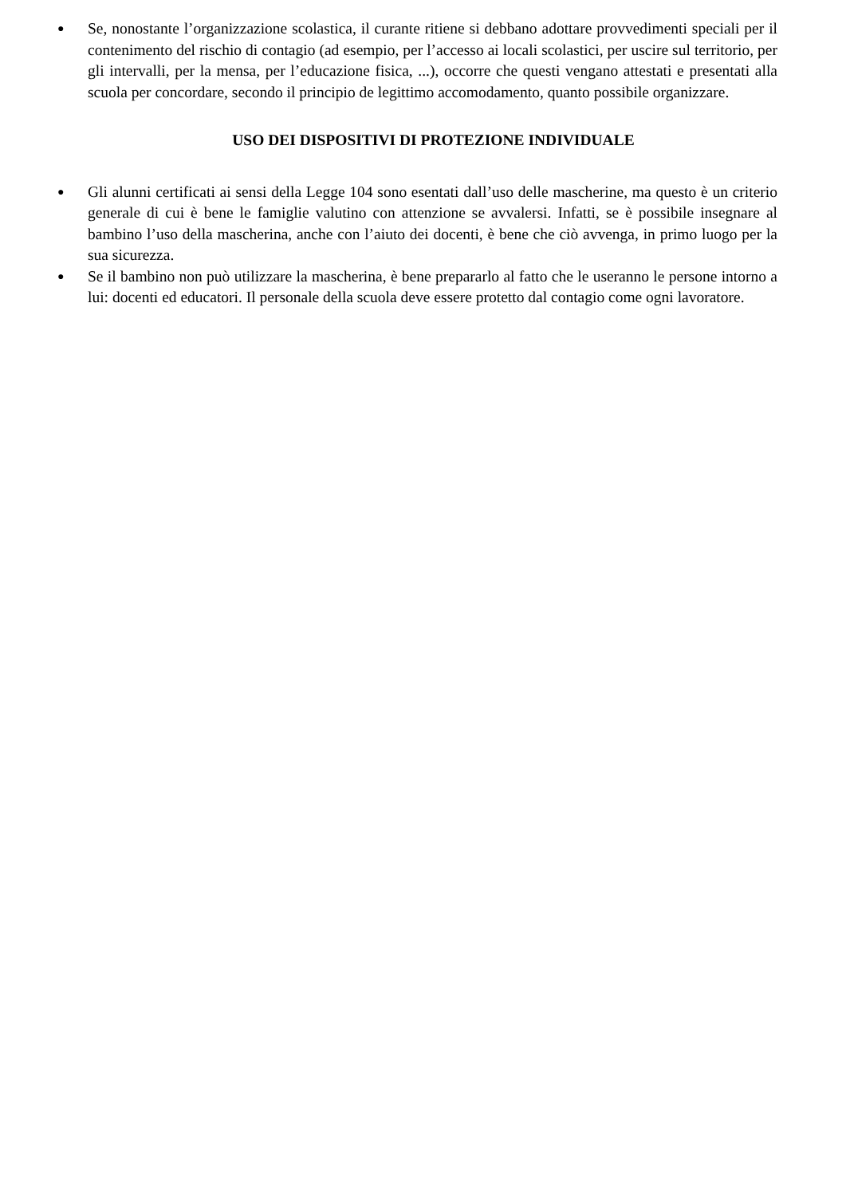● Se, nonostante l’organizzazione scolastica, il curante ritiene si debbano adottare provvedimenti speciali per il contenimento del rischio di contagio (ad esempio, per l’accesso ai locali scolastici, per uscire sul territorio, per gli intervalli, per la mensa, per l’educazione fisica, ...), occorre che questi vengano attestati e presentati alla scuola per concordare, secondo il principio de legittimo accomodamento, quanto possibile organizzare.
USO DEI DISPOSITIVI DI PROTEZIONE INDIVIDUALE
● Gli alunni certificati ai sensi della Legge 104 sono esentati dall’uso delle mascherine, ma questo è un criterio generale di cui è bene le famiglie valutino con attenzione se avvalersi. Infatti, se è possibile insegnare al bambino l’uso della mascherina, anche con l’aiuto dei docenti, è bene che ciò avvenga, in primo luogo per la sua sicurezza.
● Se il bambino non può utilizzare la mascherina, è bene prepararlo al fatto che le useranno le persone intorno a lui: docenti ed educatori. Il personale della scuola deve essere protetto dal contagio come ogni lavoratore.